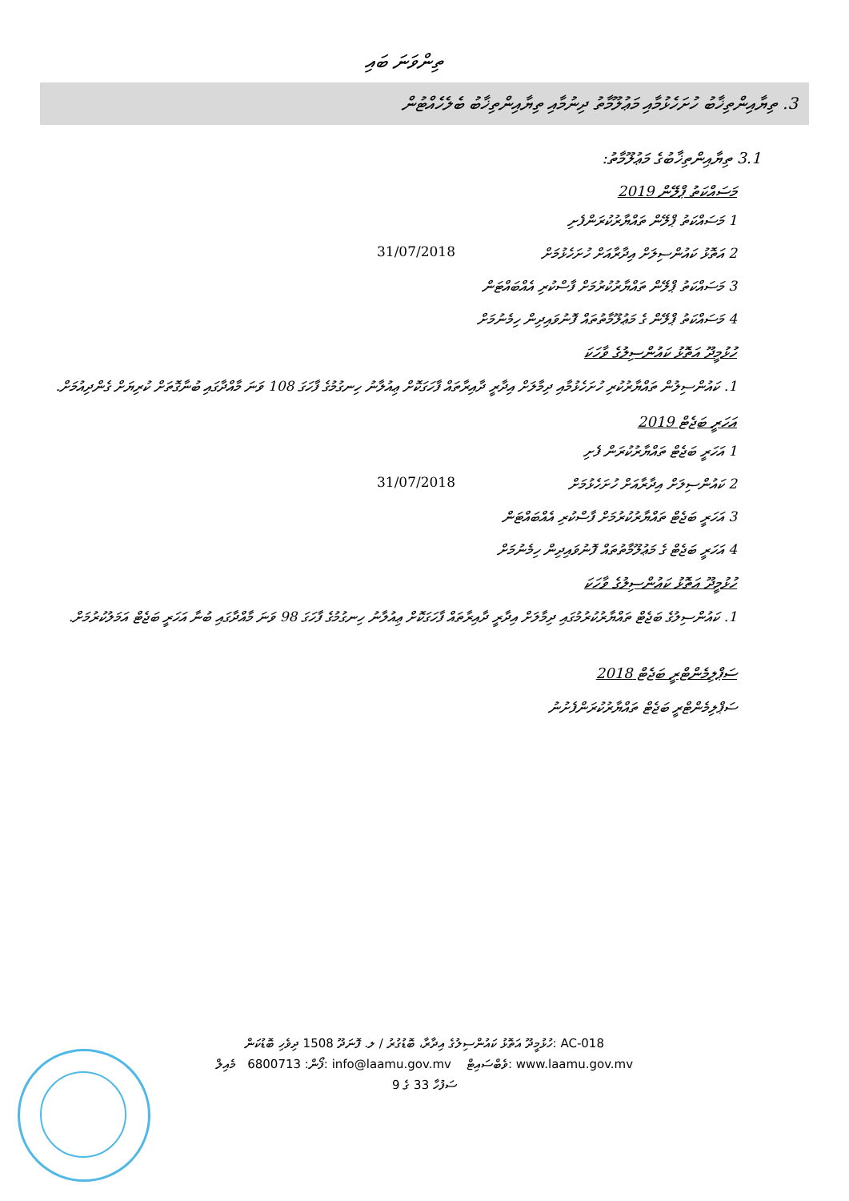ތިންވަނަ ބައި
3. ތިޔާއިންތިޚާބު ހުށަހެޅުމާއި މަޢުލޫމާތު ދިނުމާއި ތިޔާއިންތިޚާބު ބެލެހެއްޓުން
3.1 ތިޔާއިންތިޚާބުގެ މަޢުލޫމާތު:
މަސައްކަތު ޕްލޭން 2019
1 މަސައްކަތު ޕްލޭން ތައްޔާރުކުރަންފެށި
2 އަތޮޅު ކައުންސިލަށް އިދާރާއަށް ހުށަހެޅުމަށް 31/07/2018
3 މަސައްކަތު ޕްލޭން ތައްޔާރުކުރުމަށް ފާސްކުރި އެއްބައްޓަން
4 މަސައްކަތު ޕްލޭން ގެ މަޢުލޫމާތުތައް ފޮނުވައިދިން ހިމެނުމަށް
ހުޅުމީދޫ އަތޮޅު ކައުންސިލުގެ ވާހަކަ
1. ކައުންސިލުން ތައްޔާރުކުރި ހުށަހެޅުމާއި ދިމާލަށް އިދާރީ ދާއިރާތައް ފާހަގަކޮށް ޢިއުލާނު ހިނގުމުގެ ފާހަގަ 108 ވަނަ މާއްދާގައި ބުނާގޮތަށް ކުރިޔަށް ގެންދިއުމަށް.
އަހަރީ ބަޖެޓް 2019
1 އަހަރީ ބަޖެޓް ތައްޔާރުކުރަން ފެށި
2 ކައުންސިލަށް އިދާރާއަށް ހުށަހެޅުމަށް 31/07/2018
3 އަހަރީ ބަޖެޓް ތައްޔާރުކުރުމަށް ފާސްކުރި އެއްބައްޓަން
4 އަހަރީ ބަޖެޓް ގެ މަޢުލޫމާތުތައް ފޮނުވައިދިން ހިމެނުމަށް
ހުޅުމީދޫ އަތޮޅު ކައުންސިލުގެ ވާހަކަ
1. ކައުންސިލުގެ ބަޖެޓް ތައްޔާރުކުރުމުގައި ދިމާލަށް އިދާރީ ދާއިރާތައް ފާހަގަކޮށް ޢިއުލާނު ހިނގުމުގެ ފާހަގަ 98 ވަނަ މާއްދާގައި ބުނާ އަހަރީ ބަޖެޓް އަމަލުކުރުމަށް.
ސަޕްލިމެންޓްރީ ބަޖެޓް 2018
ސަޕްލިމެންޓްރީ ބަޖެޓް ތައްޔާރުކުރަންފެށުނު
ހުޅުމީދޫ އަތޮޅު ކައުންސިލުގެ އިދާރާ، ބޮޑުގުރު / ލ. ފޮނަދޫ 1508 ދިވެހި ބޮޑުކަން: AC-018
ފޯން: 6800713 މެއިލް: info@laamu.gov.mv ވެބްސައިޓް: www.laamu.gov.mv
ސަފުހާ 33 ގެ 9